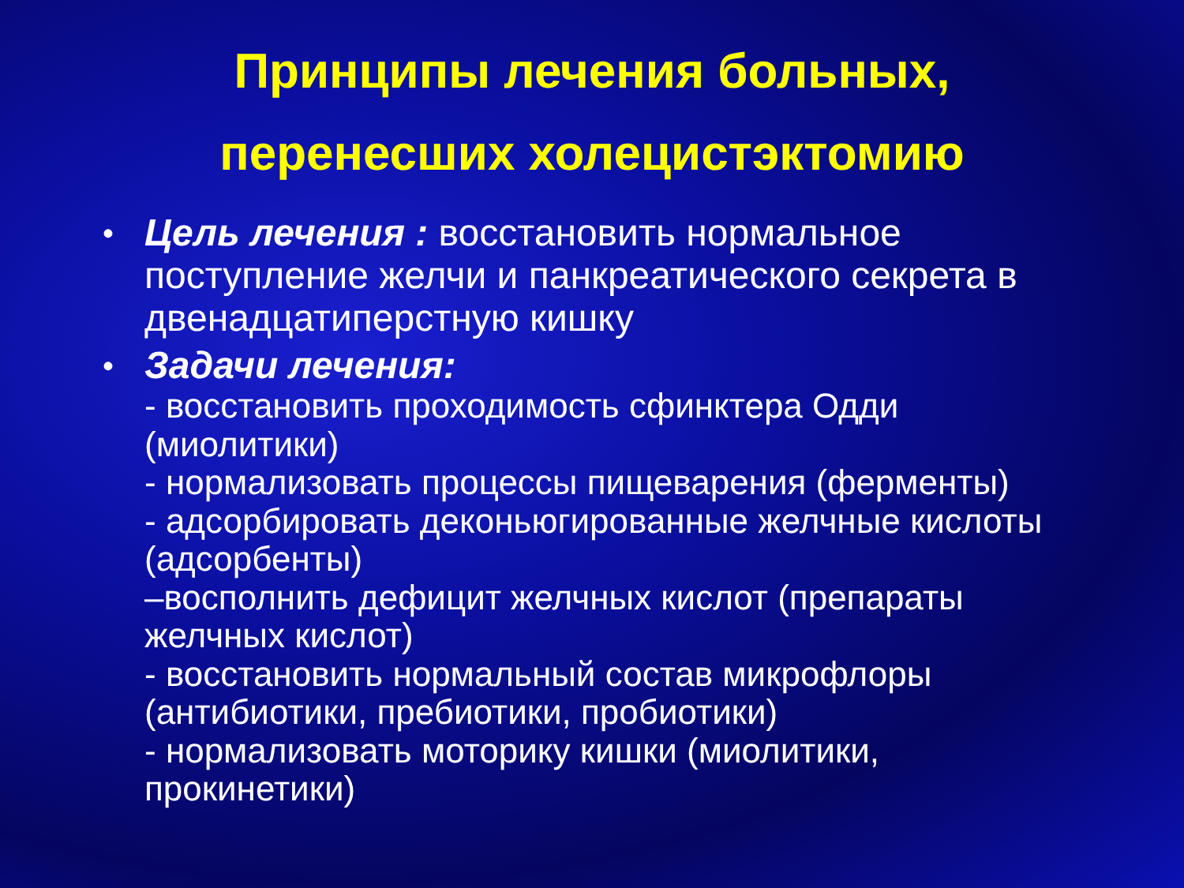Принципы лечения больных,
перенесших холецистэктомию
• Цель лечения : восстановить нормальное поступление желчи и панкреатического секрета в двенадцатиперстную кишку
• Задачи лечения:
- восстановить проходимость сфинктера Одди (миолитики)
- нормализовать процессы пищеварения (ферменты)
- адсорбировать деконьюгированные желчные кислоты (адсорбенты)
–восполнить дефицит желчных кислот (препараты желчных кислот)
- восстановить нормальный состав микрофлоры (антибиотики, пребиотики, пробиотики)
- нормализовать моторику кишки (миолитики, прокинетики)